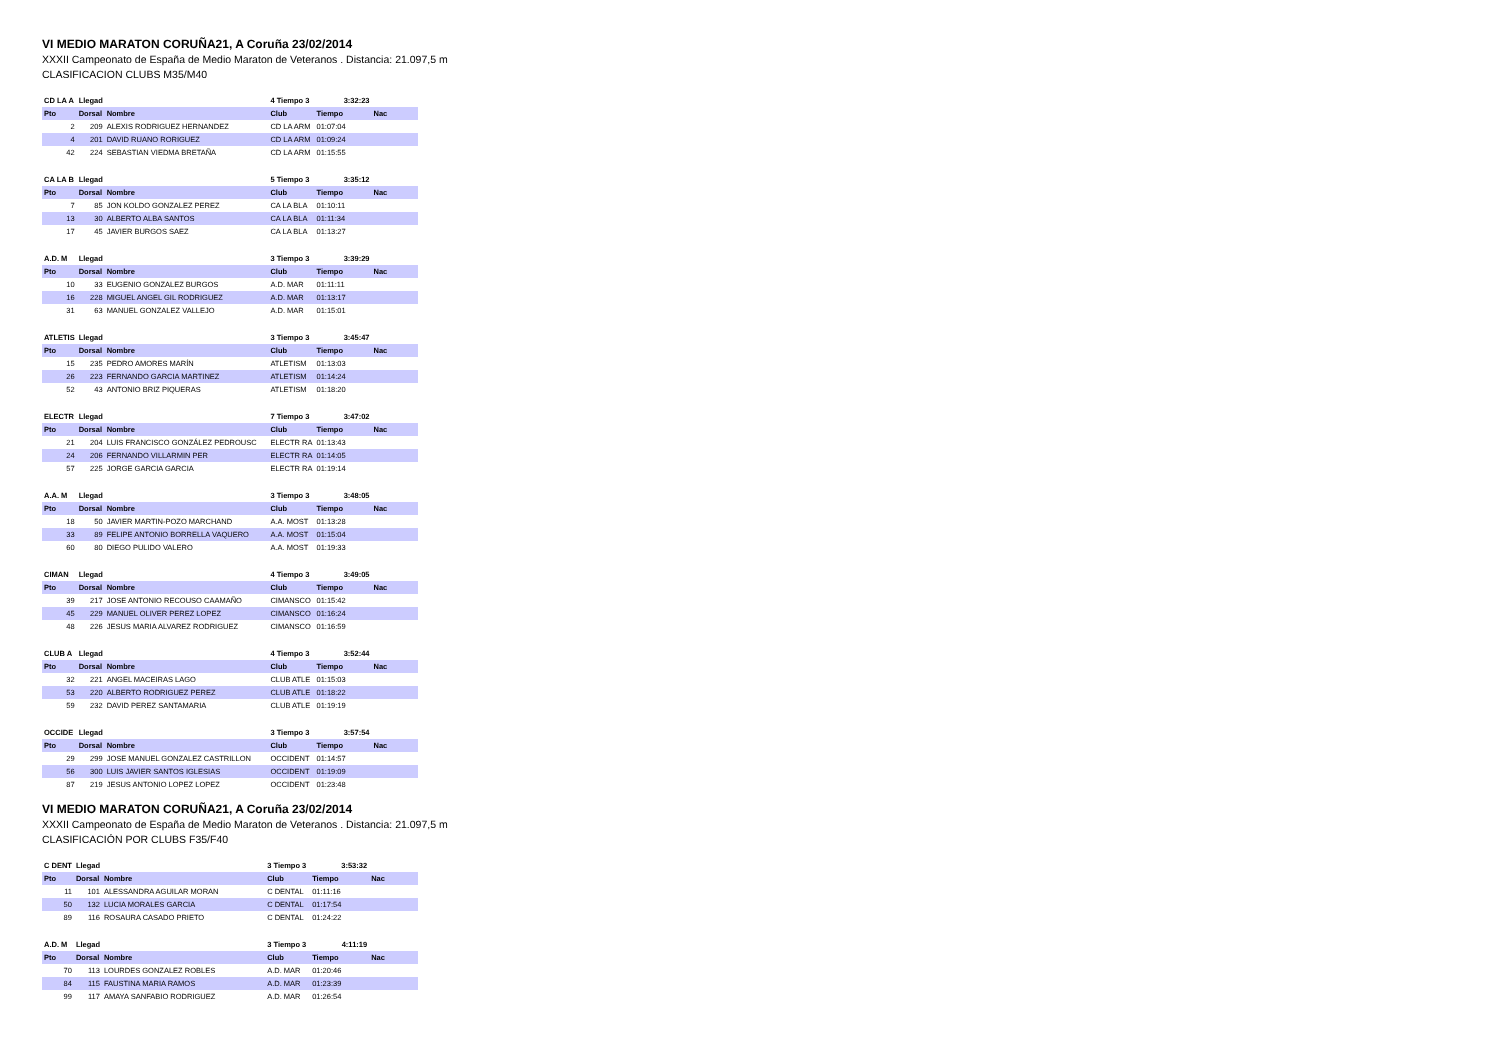VI MEDIO MARATON CORUÑA21, A Coruña 23/02/2014
XXXII Campeonato de España de Medio Maraton de Veteranos . Distancia: 21.097,5 m
CLASIFICACION CLUBS M35/M40
| CD LA A | Llegad | | 4 Tiempo 3 | 3:32:23 | |
| --- | --- | --- | --- | --- | --- |
| Pto | Dorsal | Nombre | Club | Tiempo | Nac |
| 2 | 209 | ALEXIS RODRIGUEZ HERNANDEZ | CD LA ARM | 01:07:04 | |
| 4 | 201 | DAVID RUANO RORIGUEZ | CD LA ARM | 01:09:24 | |
| 42 | 224 | SEBASTIAN VIEDMA BRETAÑA | CD LA ARM | 01:15:55 | |
| CA LA B | Llegad | | 5 Tiempo 3 | 3:35:12 | |
| Pto | Dorsal | Nombre | Club | Tiempo | Nac |
| 7 | 85 | JON KOLDO GONZALEZ PEREZ | CA LA BLA | 01:10:11 | |
| 13 | 30 | ALBERTO ALBA SANTOS | CA LA BLA | 01:11:34 | |
| 17 | 45 | JAVIER BURGOS SAEZ | CA LA BLA | 01:13:27 | |
| A.D. M | Llegad | | 3 Tiempo 3 | 3:39:29 | |
| Pto | Dorsal | Nombre | Club | Tiempo | Nac |
| 10 | 33 | EUGENIO GONZALEZ BURGOS | A.D. MAR | 01:11:11 | |
| 16 | 228 | MIGUEL ANGEL GIL RODRIGUEZ | A.D. MAR | 01:13:17 | |
| 31 | 63 | MANUEL GONZALEZ VALLEJO | A.D. MAR | 01:15:01 | |
| ATLETIS | Llegad | | 3 Tiempo 3 | 3:45:47 | |
| Pto | Dorsal | Nombre | Club | Tiempo | Nac |
| 15 | 235 | PEDRO AMORES MARÍN | ATLETISM | 01:13:03 | |
| 26 | 223 | FERNANDO GARCIA MARTINEZ | ATLETISM | 01:14:24 | |
| 52 | 43 | ANTONIO BRIZ PIQUERAS | ATLETISM | 01:18:20 | |
| ELECTR | Llegad | | 7 Tiempo 3 | 3:47:02 | |
| Pto | Dorsal | Nombre | Club | Tiempo | Nac |
| 21 | 204 | LUIS FRANCISCO GONZÁLEZ PEDROUSC | ELECTR RA | 01:13:43 | |
| 24 | 206 | FERNANDO VILLARMIN PER | ELECTR RA | 01:14:05 | |
| 57 | 225 | JORGE GARCIA GARCIA | ELECTR RA | 01:19:14 | |
| A.A. M | Llegad | | 3 Tiempo 3 | 3:48:05 | |
| Pto | Dorsal | Nombre | Club | Tiempo | Nac |
| 18 | 50 | JAVIER MARTIN-POZO MARCHAND | A.A. MOST | 01:13:28 | |
| 33 | 89 | FELIPE ANTONIO BORRELLA VAQUERO | A.A. MOST | 01:15:04 | |
| 60 | 80 | DIEGO PULIDO VALERO | A.A. MOST | 01:19:33 | |
| CIMAN | Llegad | | 4 Tiempo 3 | 3:49:05 | |
| Pto | Dorsal | Nombre | Club | Tiempo | Nac |
| 39 | 217 | JOSE ANTONIO RECOUSO CAAMAÑO | CIMANSCO | 01:15:42 | |
| 45 | 229 | MANUEL OLIVER PEREZ LOPEZ | CIMANSCO | 01:16:24 | |
| 48 | 226 | JESUS MARIA ALVAREZ RODRIGUEZ | CIMANSCO | 01:16:59 | |
| CLUB A | Llegad | | 4 Tiempo 3 | 3:52:44 | |
| Pto | Dorsal | Nombre | Club | Tiempo | Nac |
| 32 | 221 | ANGEL MACEIRAS LAGO | CLUB ATLE | 01:15:03 | |
| 53 | 220 | ALBERTO RODRIGUEZ PEREZ | CLUB ATLE | 01:18:22 | |
| 59 | 232 | DAVID PEREZ SANTAMARIA | CLUB ATLE | 01:19:19 | |
| OCCIDE | Llegad | | 3 Tiempo 3 | 3:57:54 | |
| Pto | Dorsal | Nombre | Club | Tiempo | Nac |
| 29 | 299 | JOSE MANUEL GONZALEZ CASTRILLON | OCCIDENT | 01:14:57 | |
| 56 | 300 | LUIS JAVIER SANTOS IGLESIAS | OCCIDENT | 01:19:09 | |
| 87 | 219 | JESUS ANTONIO LOPEZ LOPEZ | OCCIDENT | 01:23:48 | |
VI MEDIO MARATON CORUÑA21, A Coruña 23/02/2014
XXXII Campeonato de España de Medio Maraton de Veteranos . Distancia: 21.097,5 m
CLASIFICACIÓN POR CLUBS F35/F40
| C DENT | Llegad | | 3 Tiempo 3 | 3:53:32 | |
| --- | --- | --- | --- | --- | --- |
| Pto | Dorsal | Nombre | Club | Tiempo | Nac |
| 11 | 101 | ALESSANDRA AGUILAR MORAN | C DENTAL | 01:11:16 | |
| 50 | 132 | LUCIA MORALES GARCIA | C DENTAL | 01:17:54 | |
| 89 | 116 | ROSAURA CASADO PRIETO | C DENTAL | 01:24:22 | |
| A.D. M | Llegad | | 3 Tiempo 3 | 4:11:19 | |
| Pto | Dorsal | Nombre | Club | Tiempo | Nac |
| 70 | 113 | LOURDES GONZALEZ ROBLES | A.D. MAR | 01:20:46 | |
| 84 | 115 | FAUSTINA MARIA RAMOS | A.D. MAR | 01:23:39 | |
| 99 | 117 | AMAYA SANFABIO RODRIGUEZ | A.D. MAR | 01:26:54 | |